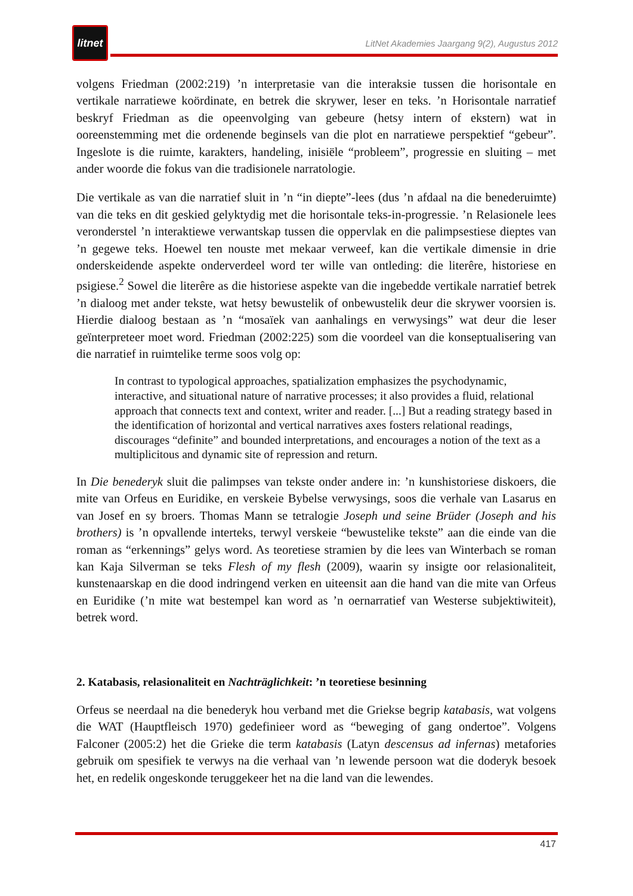litnet
LitNet Akademies Jaargang 9(2), Augustus 2012
volgens Friedman (2002:219) ’n interpretasie van die interaksie tussen die horisontale en vertikale narratiewe koördinate, en betrek die skrywer, leser en teks. ’n Horisontale narratief beskryf Friedman as die opeenvolging van gebeure (hetsy intern of ekstern) wat in ooreenstemming met die ordenende beginsels van die plot en narratiewe perspektief “gebeur”. Ingeslote is die ruimte, karakters, handeling, inisiële “probleem”, progressie en sluiting – met ander woorde die fokus van die tradisionele narratologie.
Die vertikale as van die narratief sluit in ’n “in diepte”-lees (dus ’n afdaal na die benederuimte) van die teks en dit geskied gelyktydig met die horisontale teks-in-progressie. ’n Relasionele lees veronderstel ’n interaktiewe verwantskap tussen die oppervlak en die palimpsestiese dieptes van ’n gegewe teks. Hoewel ten nouste met mekaar verweef, kan die vertikale dimensie in drie onderskeidende aspekte onderverdeel word ter wille van ontleding: die literêre, historiese en psigiese.<sup>2</sup> Sowel die literêre as die historiese aspekte van die ingebedde vertikale narratief betrek ’n dialoog met ander tekste, wat hetsy bewustelik of onbewustelik deur die skrywer voorsien is. Hierdie dialoog bestaan as ’n “mosaïek van aanhalings en verwysings” wat deur die leser geïnterpreteer moet word. Friedman (2002:225) som die voordeel van die konseptualisering van die narratief in ruimtelike terme soos volg op:
In contrast to typological approaches, spatialization emphasizes the psychodynamic, interactive, and situational nature of narrative processes; it also provides a fluid, relational approach that connects text and context, writer and reader. [...] But a reading strategy based in the identification of horizontal and vertical narratives axes fosters relational readings, discourages “definite” and bounded interpretations, and encourages a notion of the text as a multiplicitous and dynamic site of repression and return.
In Die benederyk sluit die palimpses van tekste onder andere in: ’n kunshistoriese diskoers, die mite van Orfeus en Euridike, en verskeie Bybelse verwysings, soos die verhale van Lasarus en van Josef en sy broers. Thomas Mann se tetralogie Joseph und seine Brüder (Joseph and his brothers) is ’n opvallende interteks, terwyl verskeie “bewustelike tekste” aan die einde van die roman as “erkennings” gelys word. As teoretiese stramien by die lees van Winterbach se roman kan Kaja Silverman se teks Flesh of my flesh (2009), waarin sy insigte oor relasionaliteit, kunstenaarskap en die dood indringend verken en uiteensit aan die hand van die mite van Orfeus en Euridike (’n mite wat bestempel kan word as ’n oernarratief van Westerse subjektiwiteit), betrek word.
2. Katabasis, relasionaliteit en Nachträglichkeit: ’n teoretiese besinning
Orfeus se neerdaal na die benederyk hou verband met die Griekse begrip katabasis, wat volgens die WAT (Hauptfleisch 1970) gedefinieer word as “beweging of gang ondertoe”. Volgens Falconer (2005:2) het die Grieke die term katabasis (Latyn descensus ad infernas) metafories gebruik om spesifiek te verwys na die verhaal van ’n lewende persoon wat die doderyk besoek het, en redelik ongeskonde teruggekeer het na die land van die lewendes.
417